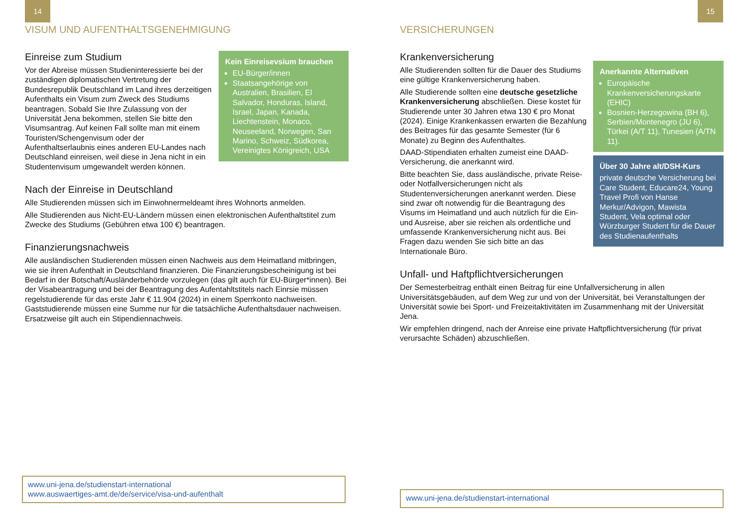14
VISUM UND AUFENTHALTSGENEHMIGUNG
Kein Einreisevsium brauchen
EU-Bürger/innen
Staatsangehörige von Australien, Brasilien, El Salvador, Honduras, Island, Israel, Japan, Kanada, Liechtenstein, Monaco, Neuseeland, Norwegen, San Marino, Schweiz, Südkorea, Vereinigtes Königreich, USA
Einreise zum Studium
Vor der Abreise müssen Studieninteressierte bei der zuständigen diplomatischen Vertretung der Bundesrepublik Deutschland im Land ihres derzeitigen Aufenthalts ein Visum zum Zweck des Studiums beantragen. Sobald Sie Ihre Zulassung von der Universität Jena bekommen, stellen Sie bitte den Visumsantrag. Auf keinen Fall sollte man mit einem Touristen/Schengenvisum oder der Aufenthaltserlaubnis eines anderen EU-Landes nach Deutschland einreisen, weil diese in Jena nicht in ein Studentenvisum umgewandelt werden können.
Nach der Einreise in Deutschland
Alle Studierenden müssen sich im Einwohnermeldeamt ihres Wohnorts anmelden.
Alle Studierenden aus Nicht-EU-Ländern müssen einen elektronischen Aufenthaltstitel zum Zwecke des Studiums (Gebühren etwa 100 €) beantragen.
Finanzierungsnachweis
Alle ausländischen Studierenden müssen einen Nachweis aus dem Heimatland mitbringen, wie sie ihren Aufenthalt in Deutschland finanzieren. Die Finanzierungsbescheinigung ist bei Bedarf in der Botschaft/Ausländerbehörde vorzulegen (das gilt auch für EU-Bürger*innen). Bei der Visabeantragung und bei der Beantragung des Aufentahltstitels nach Einrsie müssen regelstudierende für das erste Jahr € 11.904 (2024) in einem Sperrkonto nachweisen. Gaststudierende müssen eine Summe nur für die tatsächliche Aufenthaltsdauer nachweisen. Ersatzweise gilt auch ein Stipendiennachweis.
www.uni-jena.de/studienstart-international
www.auswaertiges-amt.de/de/service/visa-und-aufenthalt
15
VERSICHERUNGEN
Anerkannte Alternativen
Europäische Krankenversicherungskarte (EHIC)
Bosnien-Herzegowina (BH 6), Serbien/Montenegro (JU 6), Türkei (A/T 11), Tunesien (A/TN 11).
Über 30 Jahre alt/DSH-Kurs
private deutsche Versicherung bei Care Student, Educare24, Young Travel Profi von Hanse Merkur/Advigon, Mawista Student, Vela optimal oder Würzburger Student für die Dauer des Studienaufenthalts
Krankenversicherung
Alle Studierenden sollten für die Dauer des Studiums eine gültige Krankenversicherung haben.
Alle Studierende sollten eine deutsche gesetzliche Krankenversicherung abschließen. Diese kostet für Studierende unter 30 Jahren etwa 130 € pro Monat (2024). Einige Krankenkassen erwarten die Bezahlung des Beitrages für das gesamte Semester (für 6 Monate) zu Beginn des Aufenthaltes.
DAAD-Stipendiaten erhalten zumeist eine DAAD-Versicherung, die anerkannt wird.
Bitte beachten Sie, dass ausländische, private Reise- oder Notfallversicherungen nicht als Studentenversicherungen anerkannt werden. Diese sind zwar oft notwendig für die Beantragung des Visums im Heimatland und auch nützlich für die Ein- und Ausreise, aber sie reichen als ordentliche und umfassende Krankenversicherung nicht aus. Bei Fragen dazu wenden Sie sich bitte an das Internationale Büro.
Unfall- und Haftpflichtversicherungen
Der Semesterbeitrag enthält einen Beitrag für eine Unfallversicherung in allen Universitätsgebäuden, auf dem Weg zur und von der Universität, bei Veranstaltungen der Universität sowie bei Sport- und Freizeitaktivitäten im Zusammenhang mit der Universität Jena.
Wir empfehlen dringend, nach der Anreise eine private Haftpflichtversicherung (für privat verursachte Schäden) abzuschließen.
www.uni-jena.de/studienstart-international